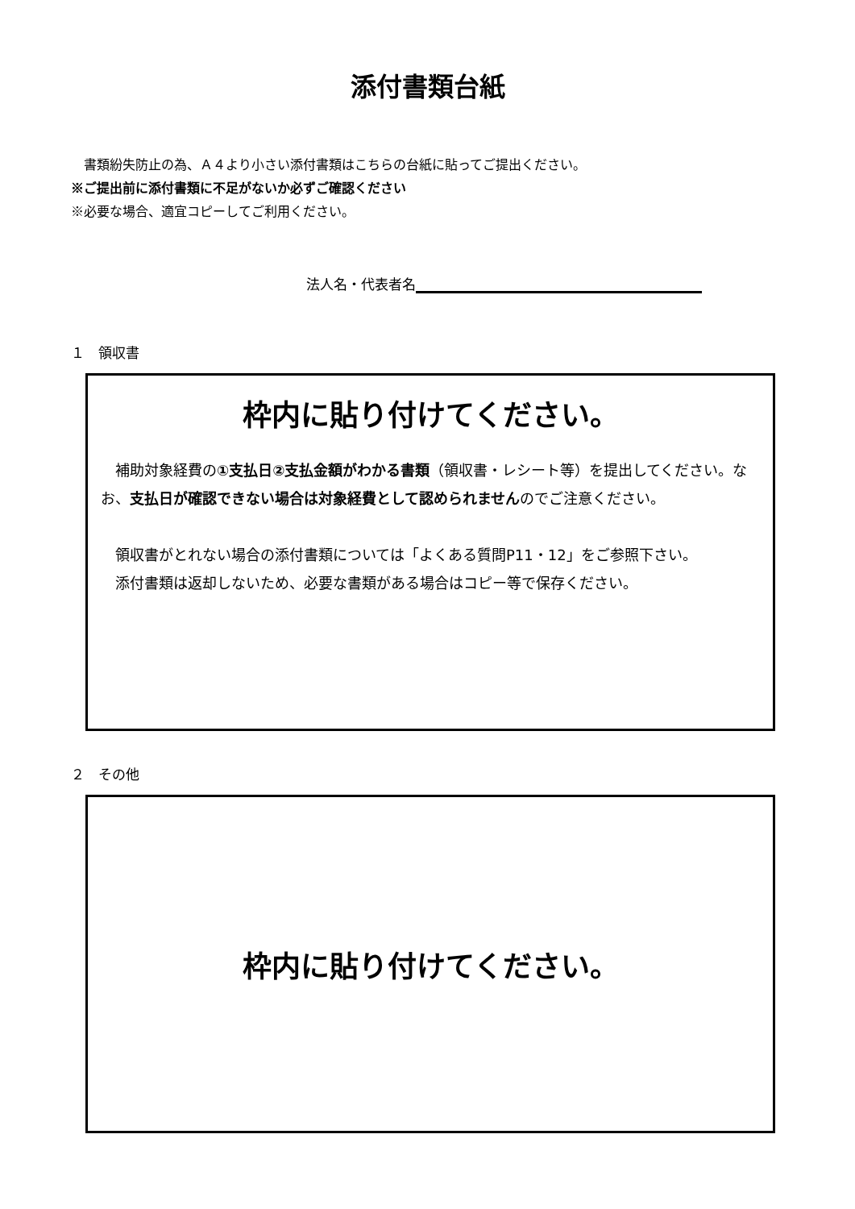添付書類台紙
　書類紛失防止の為、Ａ４より小さい添付書類はこちらの台紙に貼ってご提出ください。
※ご提出前に添付書類に不足がないか必ずご確認ください
※必要な場合、適宜コピーしてご利用ください。
法人名・代表者名
１　領収書
枠内に貼り付けてください。
　補助対象経費の①支払日②支払金額がわかる書類（領収書・レシート等）を提出してください。なお、支払日が確認できない場合は対象経費として認められませんのでご注意ください。
　領収書がとれない場合の添付書類については「よくある質問P11・12」をご参照下さい。
　添付書類は返却しないため、必要な書類がある場合はコピー等で保存ください。
２　その他
枠内に貼り付けてください。